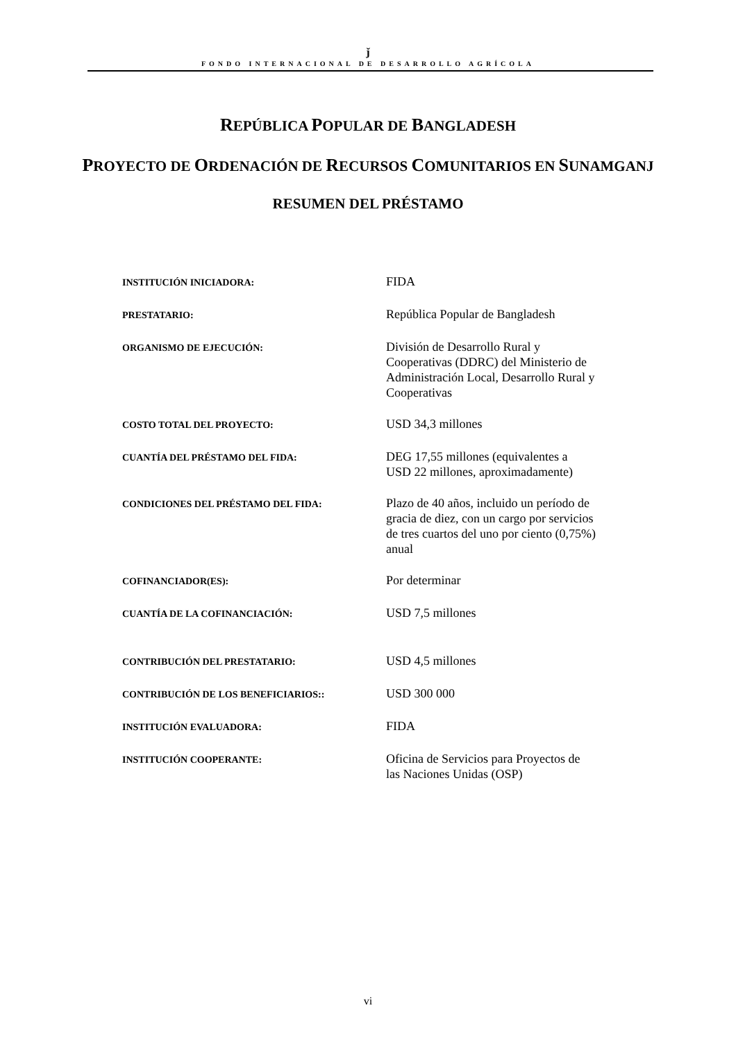ǰ
FONDO INTERNACIONAL DE DESARROLLO AGRÍCOLA
REPÚBLICA POPULAR DE BANGLADESH
PROYECTO DE ORDENACIÓN DE RECURSOS COMUNITARIOS EN SUNAMGANJ
RESUMEN DEL PRÉSTAMO
| INSTITUCIÓN INICIADORA: | FIDA |
| PRESTATARIO: | República Popular de Bangladesh |
| ORGANISMO DE EJECUCIÓN: | División de Desarrollo Rural y Cooperativas (DDRC) del Ministerio de Administración Local, Desarrollo Rural y Cooperativas |
| COSTO TOTAL DEL PROYECTO: | USD 34,3 millones |
| CUANTÍA DEL PRÉSTAMO DEL FIDA: | DEG 17,55 millones (equivalentes a USD 22 millones, aproximadamente) |
| CONDICIONES DEL PRÉSTAMO DEL FIDA: | Plazo de 40 años, incluido un período de gracia de diez, con un cargo por servicios de tres cuartos del uno por ciento (0,75%) anual |
| COFINANCIADOR(ES): | Por determinar |
| CUANTÍA DE LA COFINANCIACIÓN: | USD 7,5 millones |
| CONTRIBUCIÓN DEL PRESTATARIO: | USD 4,5 millones |
| CONTRIBUCIÓN DE LOS BENEFICIARIOS:: | USD 300 000 |
| INSTITUCIÓN EVALUADORA: | FIDA |
| INSTITUCIÓN COOPERANTE: | Oficina de Servicios para Proyectos de las Naciones Unidas (OSP) |
vi